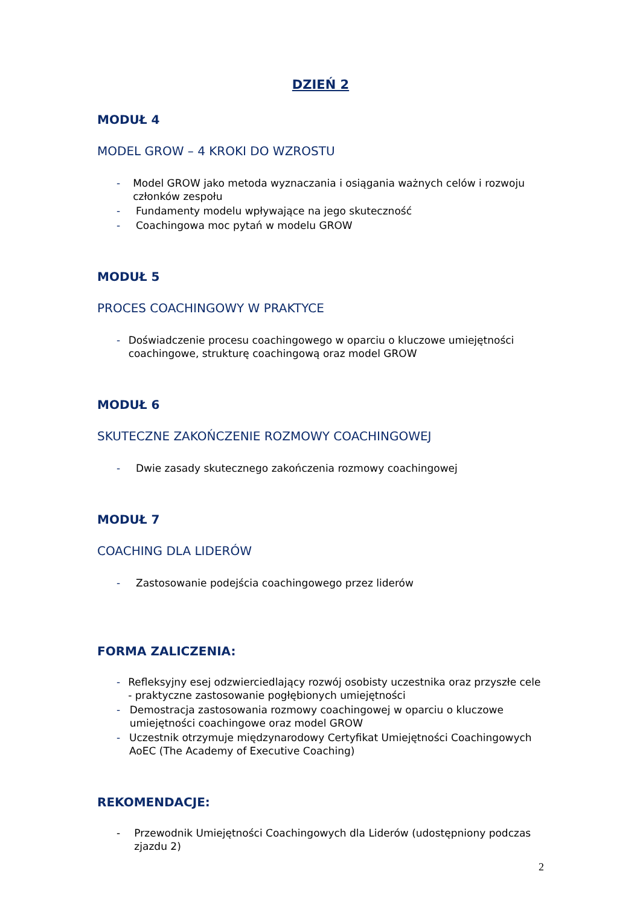DZIEŃ 2
MODUŁ 4
MODEL GROW – 4 KROKI DO WZROSTU
- Model GROW jako metoda wyznaczania i osiągania ważnych celów i rozwoju członków zespołu
- Fundamenty modelu wpływające na jego skuteczność
- Coachingowa moc pytań w modelu GROW
MODUŁ 5
PROCES COACHINGOWY W PRAKTYCE
- Doświadczenie procesu coachingowego w oparciu o kluczowe umiejętności coachingowe, strukturę coachingową oraz model GROW
MODUŁ 6
SKUTECZNE ZAKOŃCZENIE ROZMOWY COACHINGOWEJ
- Dwie zasady skutecznego zakończenia rozmowy coachingowej
MODUŁ 7
COACHING DLA LIDERÓW
- Zastosowanie podejścia coachingowego przez liderów
FORMA ZALICZENIA:
- Refleksyjny esej odzwierciedlający rozwój osobisty uczestnika oraz przyszłe cele - praktyczne zastosowanie pogłębionych umiejętności
- Demostracja zastosowania rozmowy coachingowej w oparciu o kluczowe umiejętności coachingowe oraz model GROW
- Uczestnik otrzymuje międzynarodowy Certyfikat Umiejętności Coachingowych AoEC (The Academy of Executive Coaching)
REKOMENDACJE:
- Przewodnik Umiejętności Coachingowych dla Liderów (udostępniony podczas zjazdu 2)
2